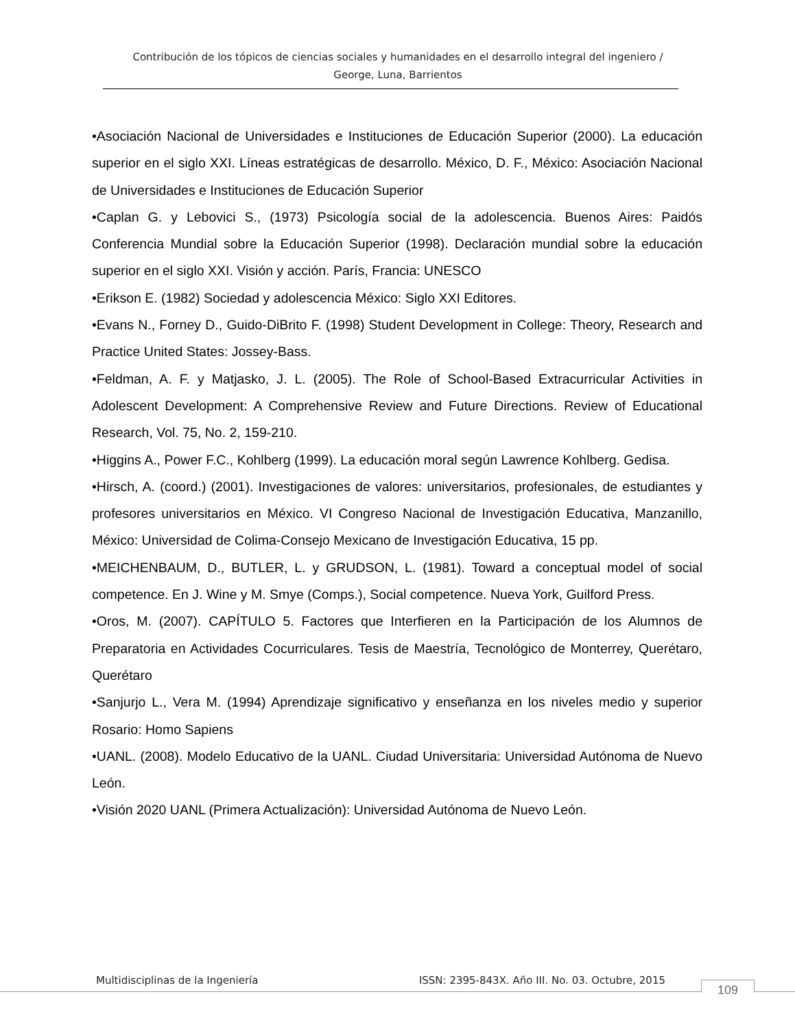Contribución de los tópicos de ciencias sociales y humanidades en el desarrollo integral del ingeniero /
George, Luna, Barrientos
•Asociación Nacional de Universidades e Instituciones de Educación Superior (2000). La educación superior en el siglo XXI. Líneas estratégicas de desarrollo. México, D. F., México: Asociación Nacional de Universidades e Instituciones de Educación Superior
•Caplan G. y Lebovici S., (1973) Psicología social de la adolescencia. Buenos Aires: Paidós Conferencia Mundial sobre la Educación Superior (1998). Declaración mundial sobre la educación superior en el siglo XXI. Visión y acción. París, Francia: UNESCO
•Erikson E. (1982) Sociedad y adolescencia México: Siglo XXI Editores.
•Evans N., Forney D., Guido-DiBrito F. (1998) Student Development in College: Theory, Research and Practice United States: Jossey-Bass.
•Feldman, A. F. y Matjasko, J. L. (2005). The Role of School-Based Extracurricular Activities in Adolescent Development: A Comprehensive Review and Future Directions. Review of Educational Research, Vol. 75, No. 2, 159-210.
•Higgins A., Power F.C., Kohlberg (1999). La educación moral según Lawrence Kohlberg. Gedisa.
•Hirsch, A. (coord.) (2001). Investigaciones de valores: universitarios, profesionales, de estudiantes y profesores universitarios en México. VI Congreso Nacional de Investigación Educativa, Manzanillo, México: Universidad de Colima-Consejo Mexicano de Investigación Educativa, 15 pp.
•MEICHENBAUM, D., BUTLER, L. y GRUDSON, L. (1981). Toward a conceptual model of social competence. En J. Wine y M. Smye (Comps.), Social competence. Nueva York, Guilford Press.
•Oros, M. (2007). CAPÍTULO 5. Factores que Interfieren en la Participación de los Alumnos de Preparatoria en Actividades Cocurriculares. Tesis de Maestría, Tecnológico de Monterrey, Querétaro, Querétaro
•Sanjurjo L., Vera M. (1994) Aprendizaje significativo y enseñanza en los niveles medio y superior Rosario: Homo Sapiens
•UANL. (2008). Modelo Educativo de la UANL. Ciudad Universitaria: Universidad Autónoma de Nuevo León.
•Visión 2020 UANL (Primera Actualización): Universidad Autónoma de Nuevo León.
Multidisciplinas de la Ingeniería ISSN: 2395-843X. Año III. No. 03. Octubre, 2015 109